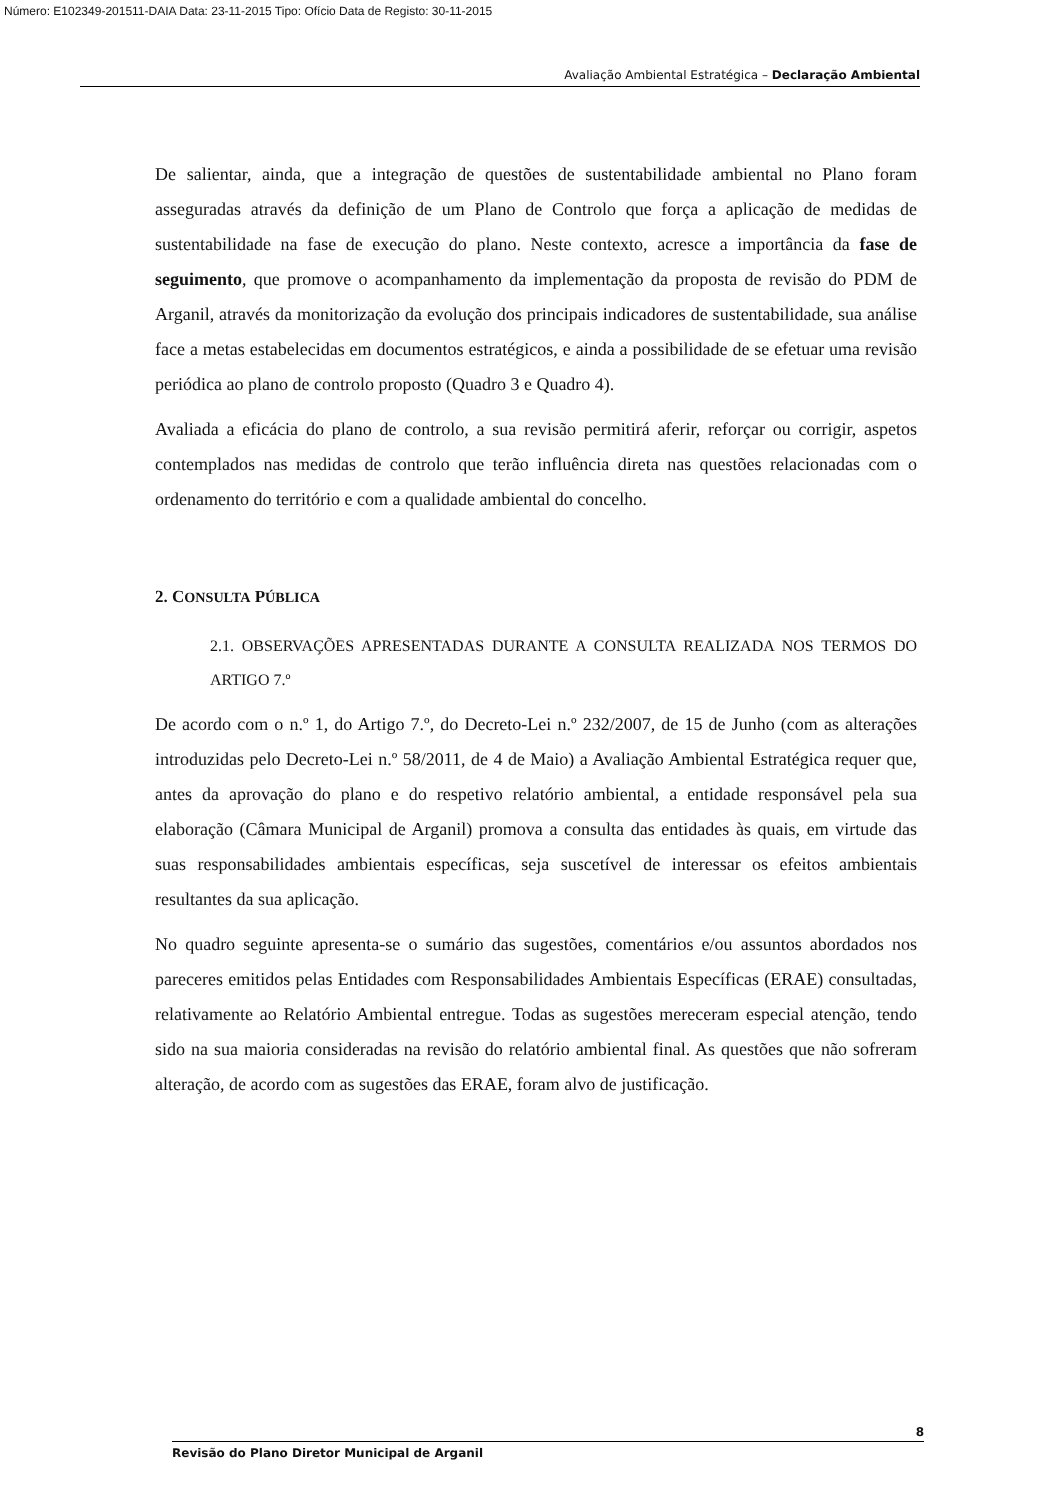Número: E102349-201511-DAIA Data: 23-11-2015 Tipo: Ofício Data de Registo: 30-11-2015
Avaliação Ambiental Estratégica – Declaração Ambiental
De salientar, ainda, que a integração de questões de sustentabilidade ambiental no Plano foram asseguradas através da definição de um Plano de Controlo que força a aplicação de medidas de sustentabilidade na fase de execução do plano. Neste contexto, acresce a importância da fase de seguimento, que promove o acompanhamento da implementação da proposta de revisão do PDM de Arganil, através da monitorização da evolução dos principais indicadores de sustentabilidade, sua análise face a metas estabelecidas em documentos estratégicos, e ainda a possibilidade de se efetuar uma revisão periódica ao plano de controlo proposto (Quadro 3 e Quadro 4).
Avaliada a eficácia do plano de controlo, a sua revisão permitirá aferir, reforçar ou corrigir, aspetos contemplados nas medidas de controlo que terão influência direta nas questões relacionadas com o ordenamento do território e com a qualidade ambiental do concelho.
2. CONSULTA PÚBLICA
2.1. OBSERVAÇÕES APRESENTADAS DURANTE A CONSULTA REALIZADA NOS TERMOS DO ARTIGO 7.º
De acordo com o n.º 1, do Artigo 7.º, do Decreto-Lei n.º 232/2007, de 15 de Junho (com as alterações introduzidas pelo Decreto-Lei n.º 58/2011, de 4 de Maio) a Avaliação Ambiental Estratégica requer que, antes da aprovação do plano e do respetivo relatório ambiental, a entidade responsável pela sua elaboração (Câmara Municipal de Arganil) promova a consulta das entidades às quais, em virtude das suas responsabilidades ambientais específicas, seja suscetível de interessar os efeitos ambientais resultantes da sua aplicação.
No quadro seguinte apresenta-se o sumário das sugestões, comentários e/ou assuntos abordados nos pareceres emitidos pelas Entidades com Responsabilidades Ambientais Específicas (ERAE) consultadas, relativamente ao Relatório Ambiental entregue. Todas as sugestões mereceram especial atenção, tendo sido na sua maioria consideradas na revisão do relatório ambiental final. As questões que não sofreram alteração, de acordo com as sugestões das ERAE, foram alvo de justificação.
8
Revisão do Plano Diretor Municipal de Arganil